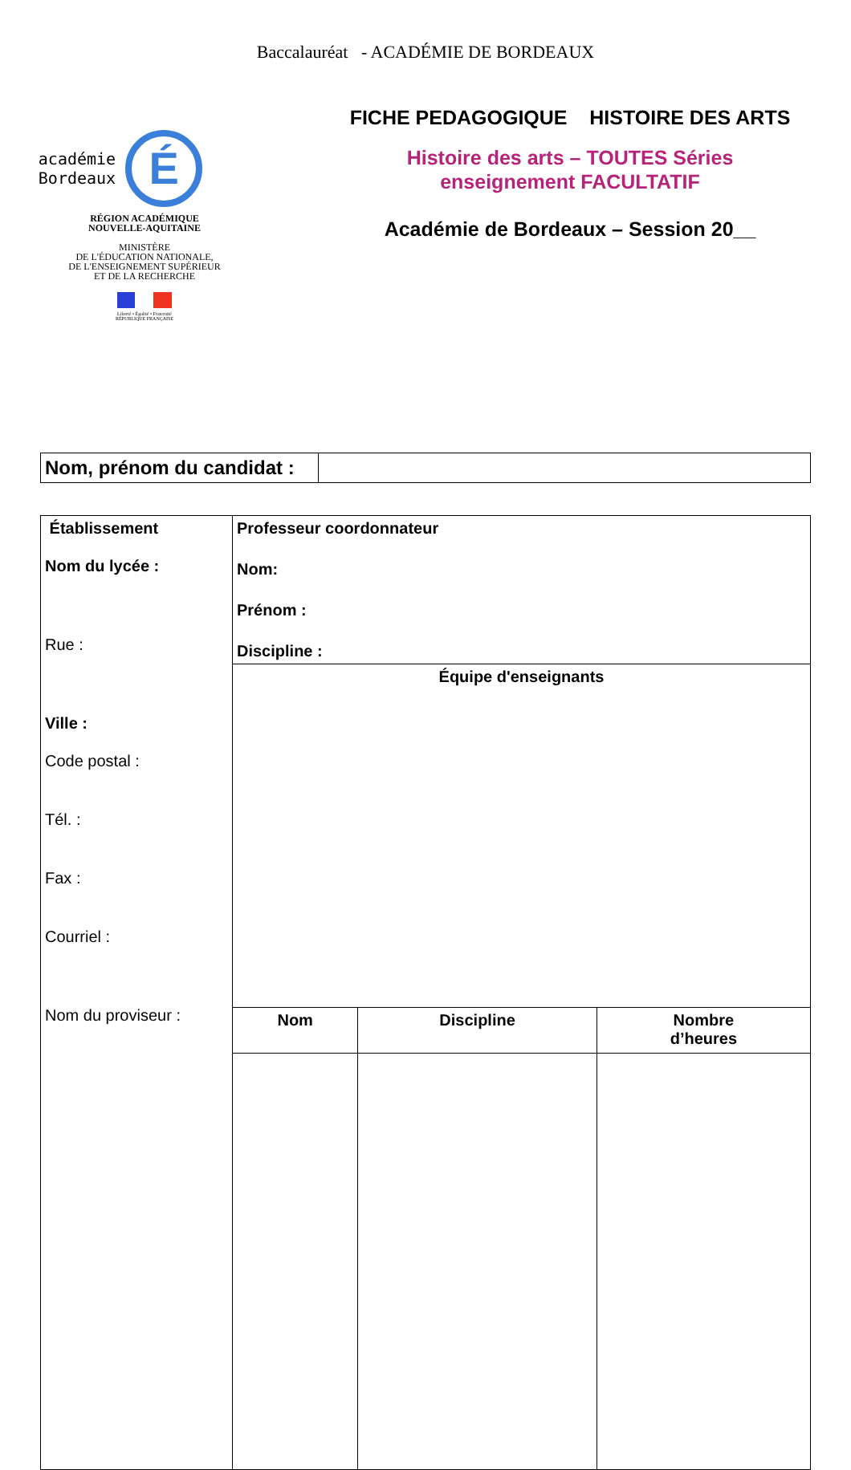Baccalauréat - ACADÉMIE DE BORDEAUX
académie
Bordeaux É
RÉGION ACADÉMIQUE
NOUVELLE-AQUITAINE
MINISTÈRE
DE L'ÉDUCATION NATIONALE,
DE L'ENSEIGNEMENT SUPÉRIEUR
ET DE LA RECHERCHE
Liberté • Égalité • Fraternité
RÉPUBLIQUE FRANÇAISE
FICHE PEDAGOGIQUE HISTOIRE DES ARTS
Histoire des arts – TOUTES Séries
enseignement FACULTATIF
Académie de Bordeaux – Session 20__
| Nom, prénom du candidat : | |
| Établissement Nom du lycée : Rue : Ville : Code postal : Tél. : Fax : Courriel : Nom du proviseur : | Professeur coordonnateur Nom: Prénom : Discipline : | | |
| | Équipe d'enseignants | | |
| | Nom | Discipline | Nombre d’heures |